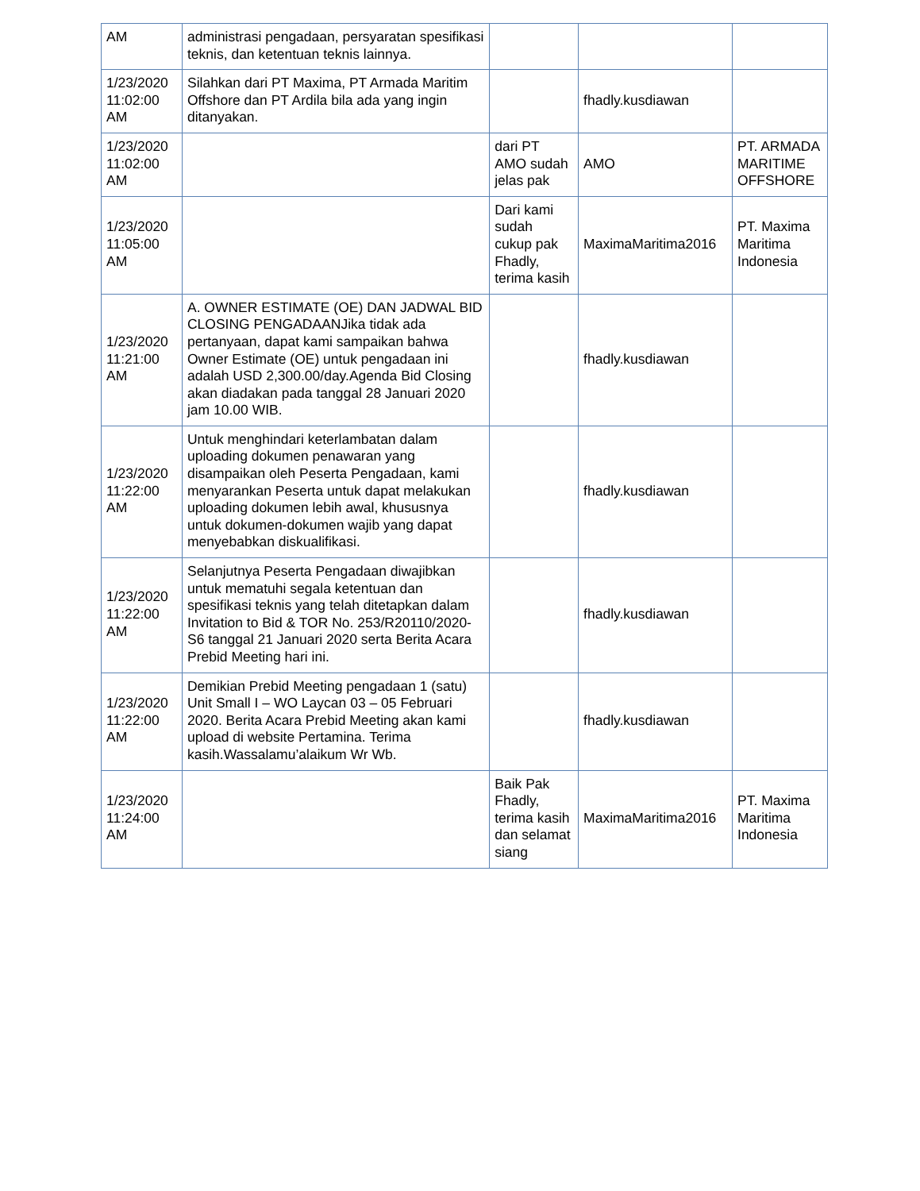| AM | administrasi pengadaan, persyaratan spesifikasi teknis, dan ketentuan teknis lainnya. | | | |
| 1/23/2020 11:02:00 AM | Silahkan dari PT Maxima, PT Armada Maritim Offshore dan PT Ardila bila ada yang ingin ditanyakan. | | fhadly.kusdiawan | |
| 1/23/2020 11:02:00 AM | | dari PT AMO sudah jelas pak | AMO | PT. ARMADA MARITIME OFFSHORE |
| 1/23/2020 11:05:00 AM | | Dari kami sudah cukup pak Fhadly, terima kasih | MaximaMaritima2016 | PT. Maxima Maritima Indonesia |
| 1/23/2020 11:21:00 AM | A. OWNER ESTIMATE (OE) DAN JADWAL BID CLOSING PENGADAANJika tidak ada pertanyaan, dapat kami sampaikan bahwa Owner Estimate (OE) untuk pengadaan ini adalah USD 2,300.00/day.Agenda Bid Closing akan diadakan pada tanggal 28 Januari 2020 jam 10.00 WIB. | | fhadly.kusdiawan | |
| 1/23/2020 11:22:00 AM | Untuk menghindari keterlambatan dalam uploading dokumen penawaran yang disampaikan oleh Peserta Pengadaan, kami menyarankan Peserta untuk dapat melakukan uploading dokumen lebih awal, khususnya untuk dokumen-dokumen wajib yang dapat menyebabkan diskualifikasi. | | fhadly.kusdiawan | |
| 1/23/2020 11:22:00 AM | Selanjutnya Peserta Pengadaan diwajibkan untuk mematuhi segala ketentuan dan spesifikasi teknis yang telah ditetapkan dalam Invitation to Bid & TOR No. 253/R20110/2020-S6 tanggal 21 Januari 2020 serta Berita Acara Prebid Meeting hari ini. | | fhadly.kusdiawan | |
| 1/23/2020 11:22:00 AM | Demikian Prebid Meeting pengadaan 1 (satu) Unit Small I – WO Laycan 03 – 05 Februari 2020. Berita Acara Prebid Meeting akan kami upload di website Pertamina. Terima kasih.Wassalamu’alaikum Wr Wb. | | fhadly.kusdiawan | |
| 1/23/2020 11:24:00 AM | | Baik Pak Fhadly, terima kasih dan selamat siang | MaximaMaritima2016 | PT. Maxima Maritima Indonesia |